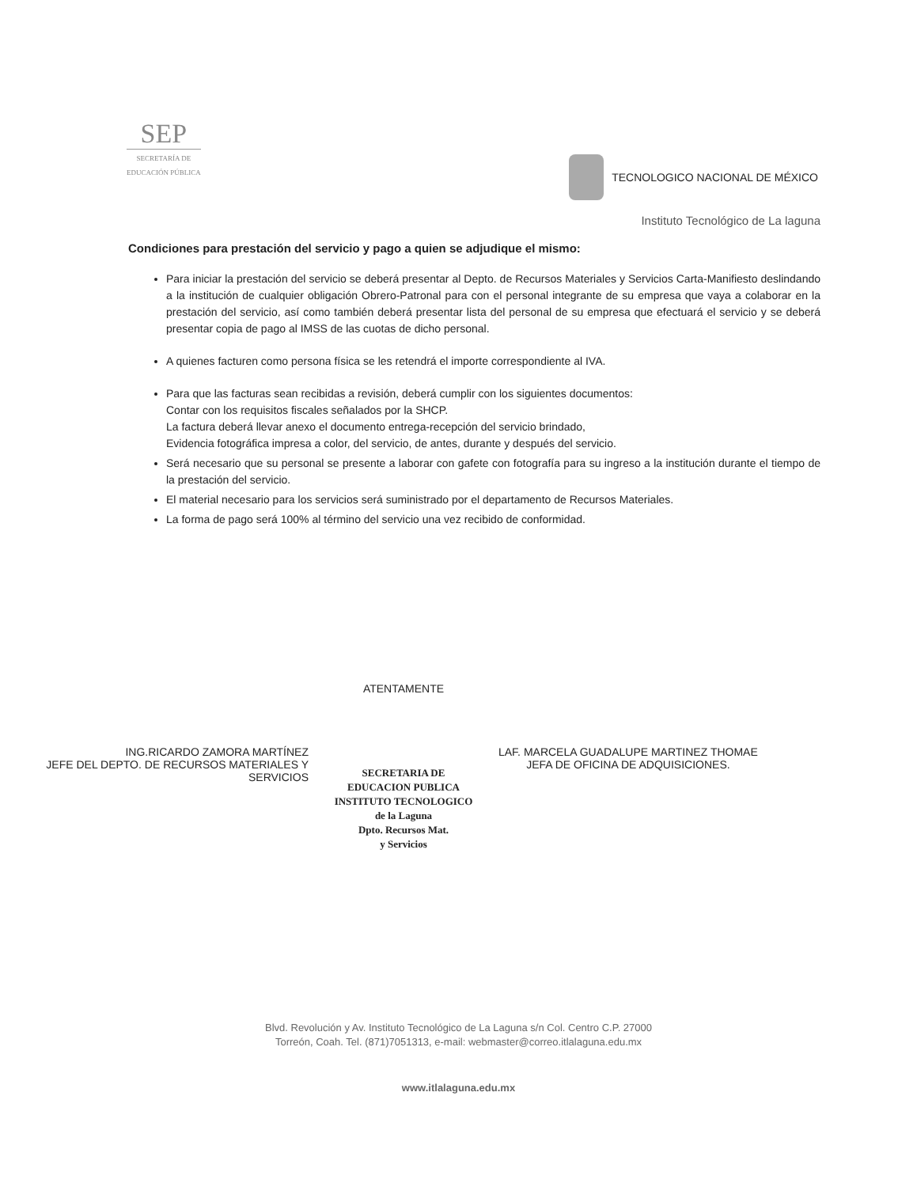SEP
SECRETARÍA DE
EDUCACIÓN PÚBLICA
TECNOLOGICO NACIONAL DE MÉXICO
Instituto Tecnológico de La laguna
Condiciones para prestación del servicio y pago a quien se adjudique el mismo:
Para iniciar la prestación del servicio se deberá presentar al Depto. de Recursos Materiales y Servicios Carta-Manifiesto deslindando a la institución de cualquier obligación Obrero-Patronal para con el personal integrante de su empresa que vaya a colaborar en la prestación del servicio, así como también deberá presentar lista del personal de su empresa que efectuará el servicio y se deberá presentar copia de pago al IMSS de las cuotas de dicho personal.
A quienes facturen como persona física se les retendrá el importe correspondiente al IVA.
Para que las facturas sean recibidas a revisión, deberá cumplir con los siguientes documentos:
Contar con los requisitos fiscales señalados por la SHCP.
La factura deberá llevar anexo el documento entrega-recepción del servicio brindado,
Evidencia fotográfica impresa a color, del servicio, de antes, durante y después del servicio.
Será necesario que su personal se presente a laborar con gafete con fotografía para su ingreso a la institución durante el tiempo de la prestación del servicio.
El material necesario para los servicios será suministrado por el departamento de Recursos Materiales.
La forma de pago será 100% al término del servicio una vez recibido de conformidad.
ING.RICARDO ZAMORA MARTÍNEZ
JEFE DEL DEPTO. DE RECURSOS MATERIALES Y SERVICIOS
ATENTAMENTE
SECRETARIA DE
EDUCACION PUBLICA
INSTITUTO TECNOLOGICO
de la Laguna
Dpto. Recursos Mat.
y Servicios
LAF. MARCELA GUADALUPE MARTINEZ THOMAE
JEFA DE OFICINA DE ADQUISICIONES.
Blvd. Revolución y Av. Instituto Tecnológico de La Laguna s/n Col. Centro C.P. 27000
Torreón, Coah. Tel. (871)7051313, e-mail: webmaster@correo.itlalaguna.edu.mx
www.itlalaguna.edu.mx